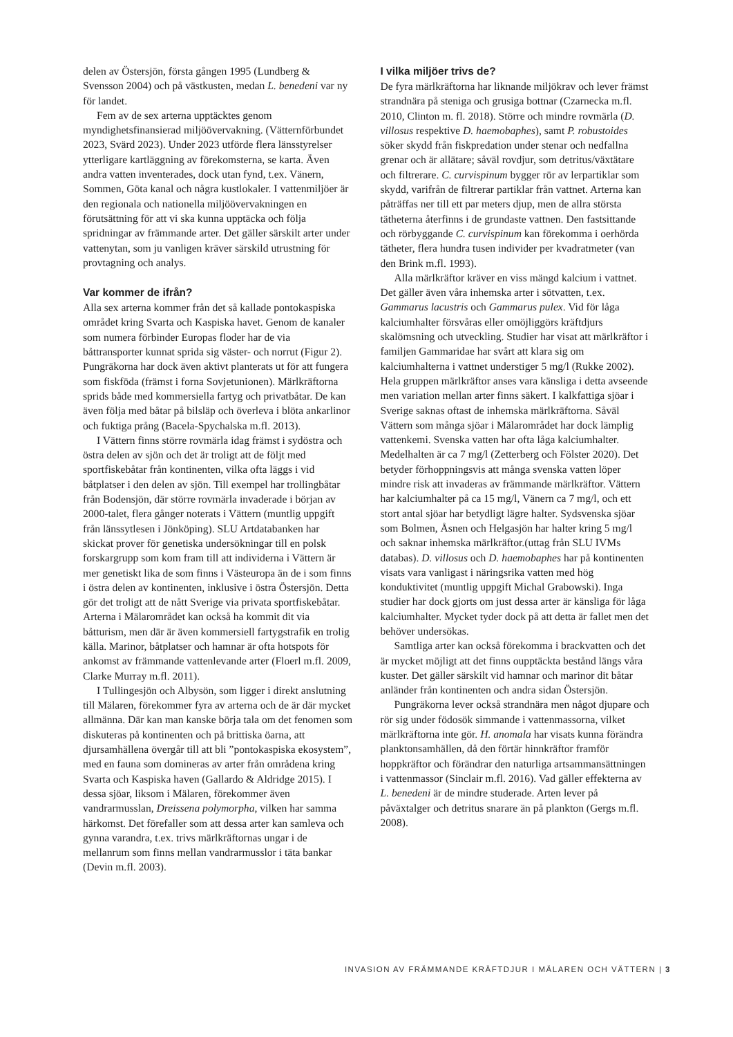delen av Östersjön, första gången 1995 (Lundberg & Svensson 2004) och på västkusten, medan L. benedeni var ny för landet.
Fem av de sex arterna upptäcktes genom myndighetsfinansierad miljöövervakning. (Vätternförbundet 2023, Svärd 2023). Under 2023 utförde flera länsstyrelser ytterligare kartläggning av förekomsterna, se karta. Även andra vatten inventerades, dock utan fynd, t.ex. Vänern, Sommen, Göta kanal och några kustlokaler. I vattenmiljöer är den regionala och nationella miljöövervakningen en förutsättning för att vi ska kunna upptäcka och följa spridningar av främmande arter. Det gäller särskilt arter under vattenytan, som ju vanligen kräver särskild utrustning för provtagning och analys.
Var kommer de ifrån?
Alla sex arterna kommer från det så kallade pontokaspiska området kring Svarta och Kaspiska havet. Genom de kanaler som numera förbinder Europas floder har de via båttransporter kunnat sprida sig väster- och norrut (Figur 2). Pungräkorna har dock även aktivt planterats ut för att fungera som fiskföda (främst i forna Sovjetunionen). Märlkräftorna sprids både med kommersiella fartyg och privatbåtar. De kan även följa med båtar på bilsläp och överleva i blöta ankarlinor och fuktiga prång (Bacela-Spychalska m.fl. 2013).
I Vättern finns större rovmärla idag främst i sydöstra och östra delen av sjön och det är troligt att de följt med sportfiskebåtar från kontinenten, vilka ofta läggs i vid båtplatser i den delen av sjön. Till exempel har trollingbåtar från Bodensjön, där större rovmärla invaderade i början av 2000-talet, flera gånger noterats i Vättern (muntlig uppgift från länssytlesen i Jönköping). SLU Artdatabanken har skickat prover för genetiska undersökningar till en polsk forskargrupp som kom fram till att individerna i Vättern är mer genetiskt lika de som finns i Västeuropa än de i som finns i östra delen av kontinenten, inklusive i östra Östersjön. Detta gör det troligt att de nått Sverige via privata sportfiskebåtar. Arterna i Mälarområdet kan också ha kommit dit via båtturism, men där är även kommersiell fartygstrafik en trolig källa. Marinor, båtplatser och hamnar är ofta hotspots för ankomst av främmande vattenlevande arter (Floerl m.fl. 2009, Clarke Murray m.fl. 2011).
I Tullingesjön och Albysön, som ligger i direkt anslutning till Mälaren, förekommer fyra av arterna och de är där mycket allmänna. Där kan man kanske börja tala om det fenomen som diskuteras på kontinenten och på brittiska öarna, att djursamhällena övergår till att bli ”pontokaspiska ekosystem”, med en fauna som domineras av arter från områdena kring Svarta och Kaspiska haven (Gallardo & Aldridge 2015). I dessa sjöar, liksom i Mälaren, förekommer även vandrarmusslan, Dreissena polymorpha, vilken har samma härkomst. Det förefaller som att dessa arter kan samleva och gynna varandra, t.ex. trivs märlkräftornas ungar i de mellanrum som finns mellan vandrarmusslor i täta bankar (Devin m.fl. 2003).
I vilka miljöer trivs de?
De fyra märlkräftorna har liknande miljökrav och lever främst strandnära på steniga och grusiga bottnar (Czarnecka m.fl. 2010, Clinton m. fl. 2018). Större och mindre rovmärla (D. villosus respektive D. haemobaphes), samt P. robustoides söker skydd från fiskpredation under stenar och nedfallna grenar och är allätare; såväl rovdjur, som detritus/växtätare och filtrerare. C. curvispinum bygger rör av lerpartiklar som skydd, varifrån de filtrerar partiklar från vattnet. Arterna kan påträffas ner till ett par meters djup, men de allra största tätheterna återfinns i de grundaste vattnen. Den fastsittande och rörbyggande C. curvispinum kan förekomma i oerhörda tätheter, flera hundra tusen individer per kvadratmeter (van den Brink m.fl. 1993).
Alla märlkräftor kräver en viss mängd kalcium i vattnet. Det gäller även våra inhemska arter i sötvatten, t.ex. Gammarus lacustris och Gammarus pulex. Vid för låga kalciumhalter försvåras eller omöjliggörs kräftdjurs skalömsning och utveckling. Studier har visat att märlkräftor i familjen Gammaridae har svårt att klara sig om kalciumhalterna i vattnet understiger 5 mg/l (Rukke 2002). Hela gruppen märlkräftor anses vara känsliga i detta avseende men variation mellan arter finns säkert. I kalkfattiga sjöar i Sverige saknas oftast de inhemska märlkräftorna. Såväl Vättern som många sjöar i Mälarområdet har dock lämplig vattenkemi. Svenska vatten har ofta låga kalciumhalter. Medelhalten är ca 7 mg/l (Zetterberg och Fölster 2020). Det betyder förhoppningsvis att många svenska vatten löper mindre risk att invaderas av främmande märlkräftor. Vättern har kalciumhalter på ca 15 mg/l, Vänern ca 7 mg/l, och ett stort antal sjöar har betydligt lägre halter. Sydsvenska sjöar som Bolmen, Åsnen och Helgasjön har halter kring 5 mg/l och saknar inhemska märlkräftor.(uttag från SLU IVMs databas). D. villosus och D. haemobaphes har på kontinenten visats vara vanligast i näringsrika vatten med hög konduktivitet (muntlig uppgift Michal Grabowski). Inga studier har dock gjorts om just dessa arter är känsliga för låga kalciumhalter. Mycket tyder dock på att detta är fallet men det behöver undersökas.
Samtliga arter kan också förekomma i brackvatten och det är mycket möjligt att det finns oupptäckta bestånd längs våra kuster. Det gäller särskilt vid hamnar och marinor dit båtar anländer från kontinenten och andra sidan Östersjön.
Pungräkorna lever också strandnära men något djupare och rör sig under födosök simmande i vattenmassorna, vilket märlkräftorna inte gör. H. anomala har visats kunna förändra planktonsamhällen, då den förtär hinnkräftor framför hoppkräftor och förändrar den naturliga artsammansättningen i vattenmassor (Sinclair m.fl. 2016). Vad gäller effekterna av L. benedeni är de mindre studerade. Arten lever på påväxtalger och detritus snarare än på plankton (Gergs m.fl. 2008).
INVASION AV FRÄMMANDE KRÄFTDJUR I MÄLAREN OCH VÄTTERN | 3